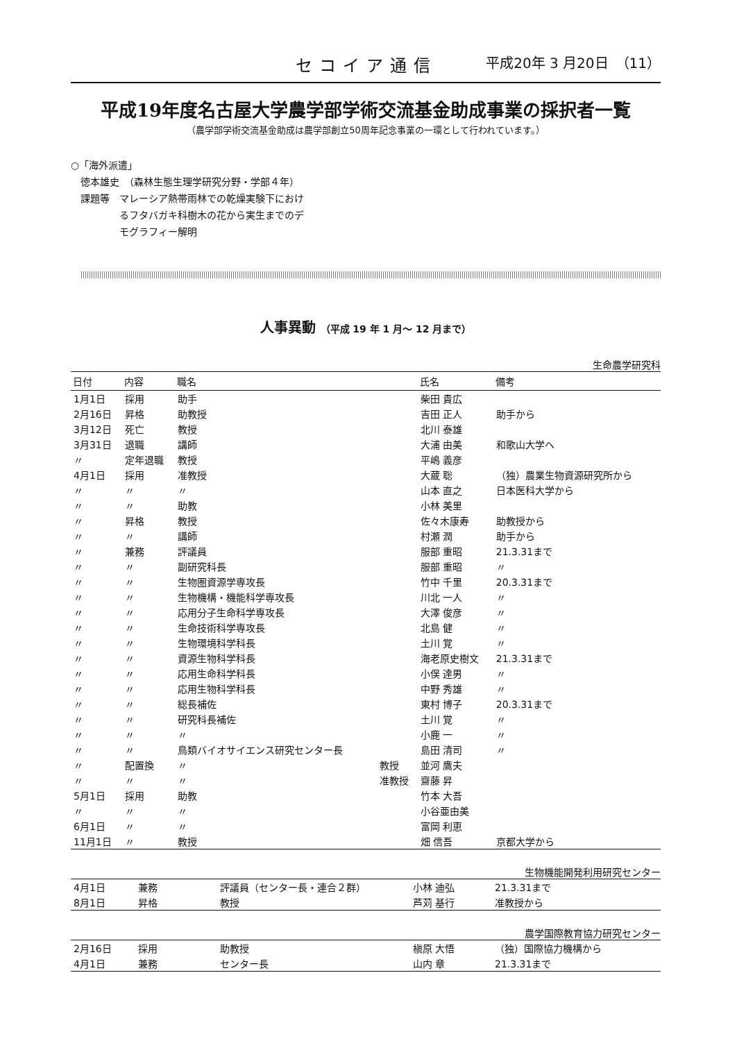セコイア通信 平成20年 3 月20日　（11）
平成19年度名古屋大学農学部学術交流基金助成事業の採択者一覧
（農学部学術交流基金助成は農学部創立50周年記念事業の一環として行われています。）
○「海外派遣」
　徳本雄史　（森林生態生理学研究分野・学部４年）
　課題等　マレーシア熱帯雨林での乾燥実験下におけ
　　　　　るフタバガキ科樹木の花から実生までのデ
　　　　　モグラフィー解明
人事異動 （平成 19 年 1 月～ 12 月まで）
生命農学研究科
| 日付 | 内容 | 職名 | | 氏名 | 備考 |
| --- | --- | --- | --- | --- | --- |
| 1月1日 | 採用 | 助手 | | 柴田 貴広 | |
| 2月16日 | 昇格 | 助教授 | | 吉田 正人 | 助手から |
| 3月12日 | 死亡 | 教授 | | 北川 泰雄 | |
| 3月31日 | 退職 | 講師 | | 大浦 由美 | 和歌山大学へ |
| 〃 | 定年退職 | 教授 | | 平嶋 義彦 | |
| 4月1日 | 採用 | 准教授 | | 大蔵 聡 | （独）農業生物資源研究所から |
| 〃 | 〃 | 〃 | | 山本 直之 | 日本医科大学から |
| 〃 | 〃 | 助教 | | 小林 美里 | |
| 〃 | 昇格 | 教授 | | 佐々木康寿 | 助教授から |
| 〃 | 〃 | 講師 | | 村瀬 潤 | 助手から |
| 〃 | 兼務 | 評議員 | | 服部 重昭 | 21.3.31まで |
| 〃 | 〃 | 副研究科長 | | 服部 重昭 | 〃 |
| 〃 | 〃 | 生物圏資源学専攻長 | | 竹中 千里 | 20.3.31まで |
| 〃 | 〃 | 生物機構・機能科学専攻長 | | 川北 一人 | 〃 |
| 〃 | 〃 | 応用分子生命科学専攻長 | | 大澤 俊彦 | 〃 |
| 〃 | 〃 | 生命技術科学専攻長 | | 北島 健 | 〃 |
| 〃 | 〃 | 生物環境科学科長 | | 土川 覚 | 〃 |
| 〃 | 〃 | 資源生物科学科長 | | 海老原史樹文 | 21.3.31まで |
| 〃 | 〃 | 応用生命科学科長 | | 小俣 達男 | 〃 |
| 〃 | 〃 | 応用生物科学科長 | | 中野 秀雄 | 〃 |
| 〃 | 〃 | 総長補佐 | | 東村 博子 | 20.3.31まで |
| 〃 | 〃 | 研究科長補佐 | | 土川 覚 | 〃 |
| 〃 | 〃 | 〃 | | 小鹿 一 | 〃 |
| 〃 | 〃 | 鳥類バイオサイエンス研究センター長 | | 島田 清司 | 〃 |
| 〃 | 配置換 | 〃 | 教授 | 並河 鷹夫 | |
| 〃 | 〃 | 〃 | 准教授 | 齋藤 昇 | |
| 5月1日 | 採用 | 助教 | | 竹本 大吾 | |
| 〃 | 〃 | 〃 | | 小谷亜由美 | |
| 6月1日 | 〃 | 〃 | | 富岡 利恵 | |
| 11月1日 | 〃 | 教授 | | 畑 信吾 | 京都大学から |
生物機能開発利用研究センター
| 4月1日 | 兼務 | 評議員（センター長・連合２群） | 小林 迪弘 | 21.3.31まで |
| 8月1日 | 昇格 | 教授 | 芦苅 基行 | 准教授から |
農学国際教育協力研究センター
| 2月16日 | 採用 | 助教授 | 槇原 大悟 | （独）国際協力機構から |
| 4月1日 | 兼務 | センター長 | 山内 章 | 21.3.31まで |